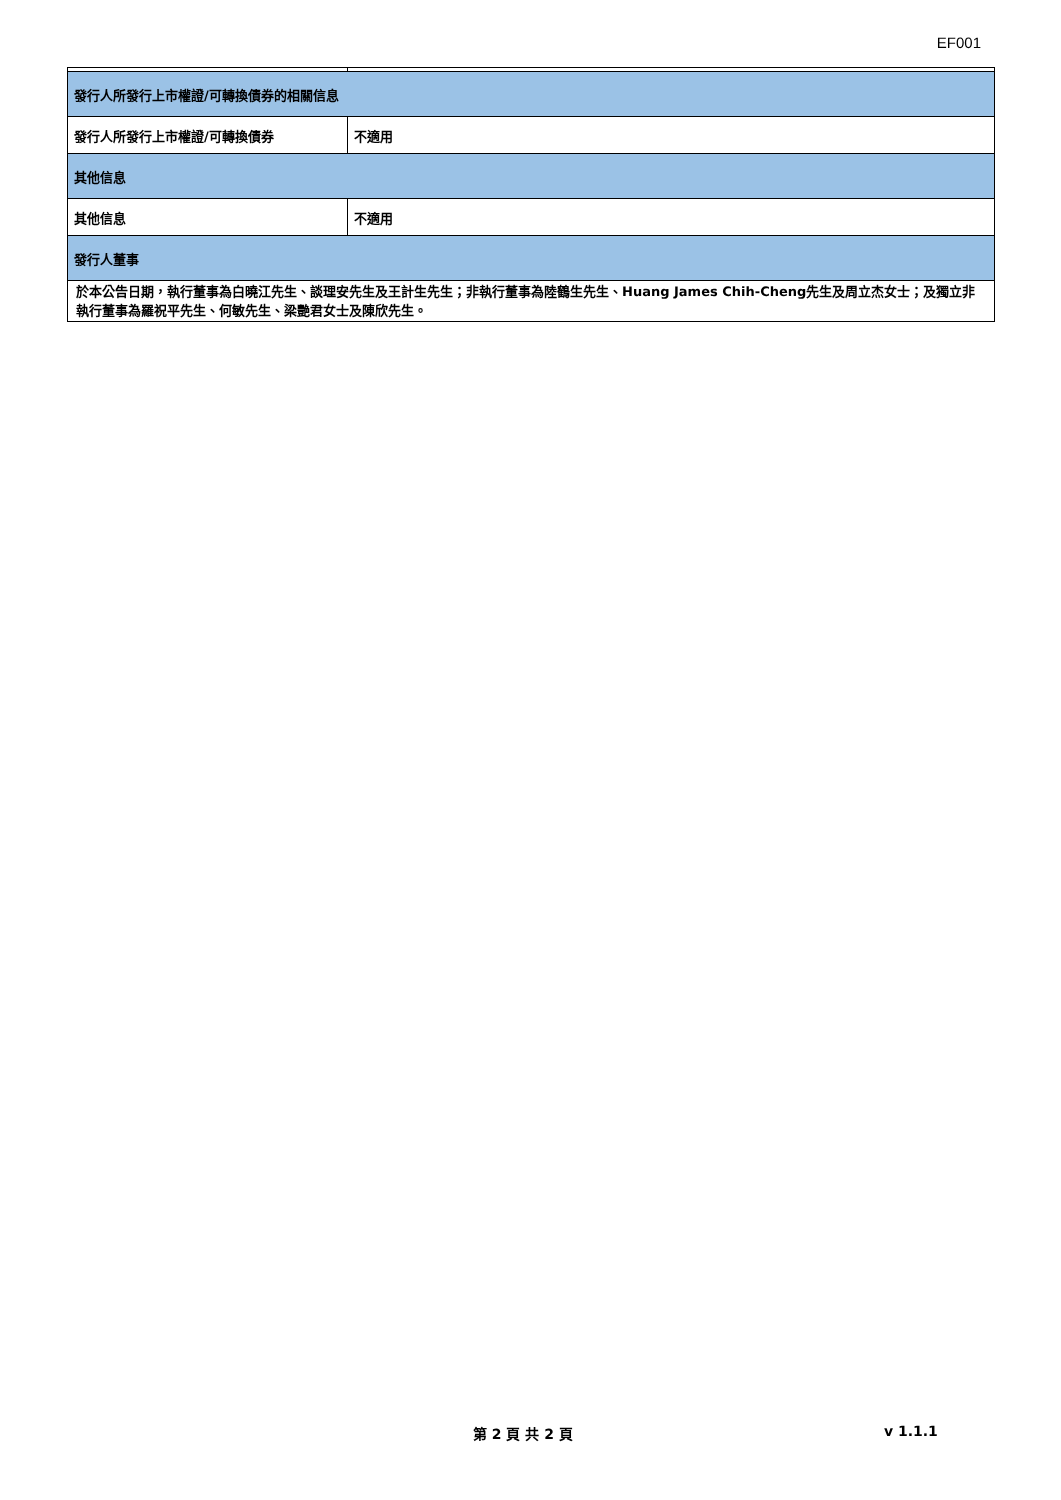EF001
| 發行人所發行上市權證/可轉換債券的相關信息 | |
| 發行人所發行上市權證/可轉換債券 | 不適用 |
| 其他信息 | |
| 其他信息 | 不適用 |
| 發行人董事 | |
| 於本公告日期，執行董事為白曉江先生、談理安先生及王計生先生；非執行董事為陸鶴生先生、Huang James Chih-Cheng先生及周立杰女士；及獨立非執行董事為羅祝平先生、何敏先生、梁艷君女士及陳欣先生。 | |
第 2 頁 共 2 頁 v 1.1.1